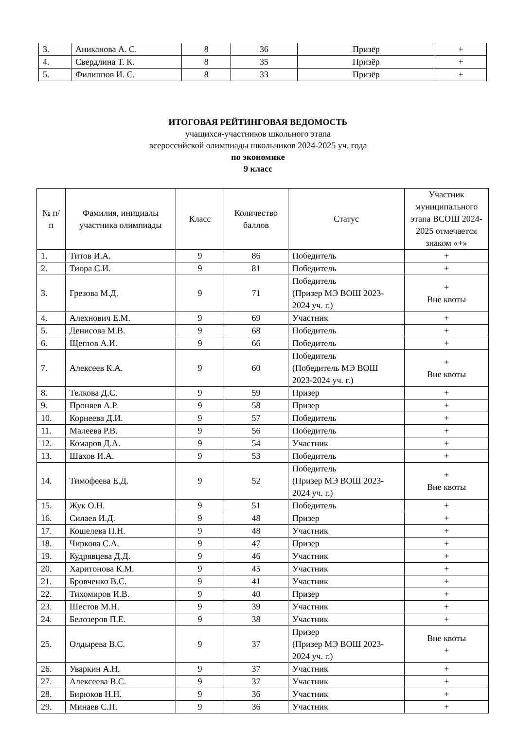| 3. | Аниканова А. С. | 8 | 36 | Призёр | + |
| 4. | Свердлина Т. К. | 8 | 35 | Призёр | + |
| 5. | Филиппов И. С. | 8 | 33 | Призёр | + |
ИТОГОВАЯ РЕЙТИНГОВАЯ ВЕДОМОСТЬ
учащихся-участников школьного этапа
всероссийской олимпиады школьников 2024-2025 уч. года
по экономике
9 класс
| № п/п | Фамилия, инициалы участника олимпиады | Класс | Количество баллов | Статус | Участник муниципального этапа ВСОШ 2024-2025 отмечается знаком «+» |
| --- | --- | --- | --- | --- | --- |
| 1. | Титов И.А. | 9 | 86 | Победитель | + |
| 2. | Тиора С.И. | 9 | 81 | Победитель | + |
| 3. | Грезова М.Д. | 9 | 71 | Победитель (Призер МЭ ВОШ 2023-2024 уч. г.) | + Вне квоты |
| 4. | Алехнович Е.М. | 9 | 69 | Участник | + |
| 5. | Денисова М.В. | 9 | 68 | Победитель | + |
| 6. | Щеглов А.И. | 9 | 66 | Победитель | + |
| 7. | Алексеев К.А. | 9 | 60 | Победитель (Победитель МЭ ВОШ 2023-2024 уч. г.) | + Вне квоты |
| 8. | Телкова Д.С. | 9 | 59 | Призер | + |
| 9. | Проняев А.Р. | 9 | 58 | Призер | + |
| 10. | Корнеева Д.И. | 9 | 57 | Победитель | + |
| 11. | Малеева Р.В. | 9 | 56 | Победитель | + |
| 12. | Комаров Д.А. | 9 | 54 | Участник | + |
| 13. | Шахов И.А. | 9 | 53 | Победитель | + |
| 14. | Тимофеева Е.Д. | 9 | 52 | Победитель (Призер МЭ ВОШ 2023-2024 уч. г.) | + Вне квоты |
| 15. | Жук О.Н. | 9 | 51 | Победитель | + |
| 16. | Силаев И.Д. | 9 | 48 | Призер | + |
| 17. | Кошелева П.Н. | 9 | 48 | Участник | + |
| 18. | Чиркова С.А. | 9 | 47 | Призер | + |
| 19. | Кудрявцева Д.Д. | 9 | 46 | Участник | + |
| 20. | Харитонова К.М. | 9 | 45 | Участник | + |
| 21. | Бровченко В.С. | 9 | 41 | Участник | + |
| 22. | Тихомиров И.В. | 9 | 40 | Призер | + |
| 23. | Шестов М.Н. | 9 | 39 | Участник | + |
| 24. | Белозеров П.Е. | 9 | 38 | Участник | + |
| 25. | Олдырева В.С. | 9 | 37 | Призер (Призер МЭ ВОШ 2023-2024 уч. г.) | Вне квоты + |
| 26. | Уваркин А.Н. | 9 | 37 | Участник | + |
| 27. | Алексеева В.С. | 9 | 37 | Участник | + |
| 28. | Бирюков Н.Н. | 9 | 36 | Участник | + |
| 29. | Минаев С.П. | 9 | 36 | Участник | + |